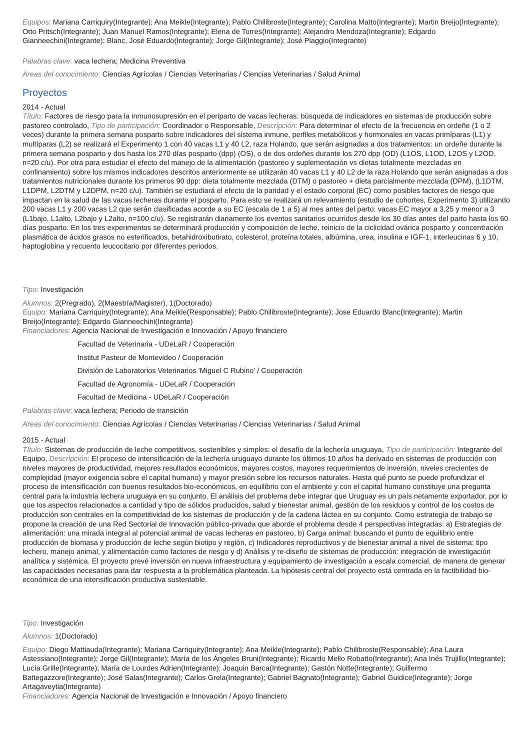Equipos: Mariana Carriquiry(Integrante); Ana Meikle(Integrante); Pablo Chilibroste(Integrante); Carolina Matto(Integrante); Martin Breijo(Integrante); Otto Pritsch(Integrante); Juan Manuel Ramos(Integrante); Elena de Torres(Integrante); Alejandro Mendoza(Integrante); Edgardo Gianneechini(Integrante); Blanc, José Eduardo(Integrante); Jorge Gil(Integrante); José Piaggio(Integrante)
Palabras clave: vaca lechera; Medicina Preventiva
Areas del conocimiento: Ciencias Agrícolas / Ciencias Veterinarias / Ciencias Veterinarias / Salud Animal
Proyectos
2014 - Actual
Título: Factores de riesgo para la inmunosupresión en el periparto de vacas lecheras: búsqueda de indicadores en sistemas de producción sobre pastoreo controlado, Tipo de participación: Coordinador o Responsable, Descripción: Para determinar el efecto de la frecuencia en ordeñe (1 o 2 veces) durante la primera semana posparto sobre indicadores del sistema inmune, perfiles metabólicos y hormonales en vacas primíparas (L1) y multíparas (L2) se realizará el Experimento 1 con 40 vacas L1 y 40 L2, raza Holando, que serán asignadas a dos tratamientos: un ordeñe durante la primera semana posparto y dos hasta los 270 días posparto (dpp) (OS), o de dos ordeñes durante los 270 dpp (OD) (L1OS, L1OD, L2OS y L2OD, n=20 c/u). Por otra para estudiar el efecto del manejo de la alimentación (pastoreo y suplementación vs dietas totalmente mezcladas en confinamiento) sobre los mismos indicadores descritos anteriormente se utilizarán 40 vacas L1 y 40 L2 de la raza Holando que serán asignadas a dos tratamientos nutricionales durante los primeros 90 dpp: dieta totalmente mezclada (DTM) o pastoreo + dieta parcialmente mezclada (DPM), (L1DTM, L1DPM, L2DTM y L2DPM, n=20 c/u). También se estudiará el efecto de la paridad y el estado corporal (EC) como posibles factores de riesgo que impactan en la salud de las vacas lecheras durante el posparto. Para esto se realizará un relevamiento (estudio de cohortes, Experimento 3) utilizando 200 vacas L1 y 200 vacas L2 que serán clasificadas acorde a su EC (escala de 1 a 5) al mes antes del parto: vacas EC mayor a 3,25 y menor a 3 (L1bajo, L1alto, L2bajo y L2alto, n=100 c/u). Se registrarán diariamente los eventos sanitarios ocurridos desde los 30 días antes del parto hasta los 60 días posparto. En los tres experimentos se determinará producción y composición de leche, reinicio de la ciclicidad ovárica posparto y concentración plasmática de ácidos grasos no esterificados, betahidroxibutirato, colesterol, proteína totales, albúmina, urea, insulina e IGF-1, interleucinas 6 y 10, haptoglobina y recuento leucocitario por diferentes periodos.
Tipo: Investigación
Alumnos: 2(Pregrado), 2(Maestría/Magister), 1(Doctorado)
Equipo: Mariana Carriquiry(Integrante); Ana Meikle(Responsable); Pablo Chilibroste(Integrante); Jose Eduardo Blanc(Integrante); Martin Breijo(Integrante); Edgardo Gianneechini(Integrante)
Financiadores: Agencia Nacional de Investigación e Innovación / Apoyo financiero
Facultad de Veterinaria - UDeLaR / Cooperación
Institut Pasteur de Montevideo / Cooperación
División de Laboratorios Veterinarios 'Miguel C Rubino' / Cooperación
Facultad de Agronomía - UDeLaR / Cooperación
Facultad de Medicina - UDeLaR / Cooperación
Palabras clave: vaca lechera; Periodo de transición
Areas del conocimiento: Ciencias Agrícolas / Ciencias Veterinarias / Ciencias Veterinarias / Salud Animal
2015 - Actual
Título: Sistemas de producción de leche competitivos, sostenibles y simples: el desafío de la lechería uruguaya, Tipo de participación: Integrante del Equipo, Descripción: El proceso de intensificación de la lechería uruguayo durante los últimos 10 años ha derivado en sistemas de producción con niveles mayores de productividad, mejores resultados económicos, mayores costos, mayores requerimientos de inversión, niveles crecientes de complejidad (mayor exigencia sobre el capital humano) y mayor presión sobre los recursos naturales. Hasta qué punto se puede profundizar el proceso de intensificación con buenos resultados bio-económicos, en equilibrio con el ambiente y con el capital humano constituye una pregunta central para la industria lechera uruguaya en su conjunto. El análisis del problema debe integrar que Uruguay es un país netamente exportador, por lo que los aspectos relacionados a cantidad y tipo de sólidos producidos, salud y bienestar animal, gestión de los residuos y control de los costos de producción son centrales en la competitividad de los sistemas de producción y de la cadena láctea en su conjunto. Como estrategia de trabajo se propone la creación de una Red Sectorial de Innovación público-privada que aborde el problema desde 4 perspectivas integradas: a) Estrategias de alimentación: una mirada integral al potencial animal de vacas lecheras en pastoreo, b) Carga animal: buscando el punto de equilibrio entre producción de biomasa y producción de leche según biotipo y región, c) Indicadores reproductivos y de bienestar animal a nivel de sistema: tipo lechero, manejo animal, y alimentación como factores de riesgo y d) Análisis y re-diseño de sistemas de producción: integración de investigación analítica y sistémica. El proyecto prevé inversión en nueva infraestructura y equipamiento de investigación a escala comercial, de manera de generar las capacidades necesarias para dar respuesta a la problemática planteada. La hipótesis central del proyecto está centrada en la factibilidad bio-económica de una intensificación productiva sustentable.
Tipo: Investigación
Alumnos: 1(Doctorado)
Equipo: Diego Mattiauda(Integrante); Mariana Carriquiry(Integrante); Ana Meikle(Integrante); Pablo Chilibroste(Responsable); Ana Laura Astessiano(Integrante); Jorge Gil(Integrante); María de los Ángeles Bruni(Integrante); Ricardo Mello Robatto(Integrante); Ana Inés Trujillo(Integrante); Lucía Grille(Integrante); María de Lourdes Adrien(Integrante); Joaquin Barca(Integrante); Gastón Notte(Integrante); Guillermo Battegazzore(Integrante); José Salas(Integrante); Carlos Grela(Integrante); Gabriel Bagnato(Integrante); Gabriel Guidice(Integrante); Jorge Artagaveytia(Integrante)
Financiadores: Agencia Nacional de Investigación e Innovación / Apoyo financiero